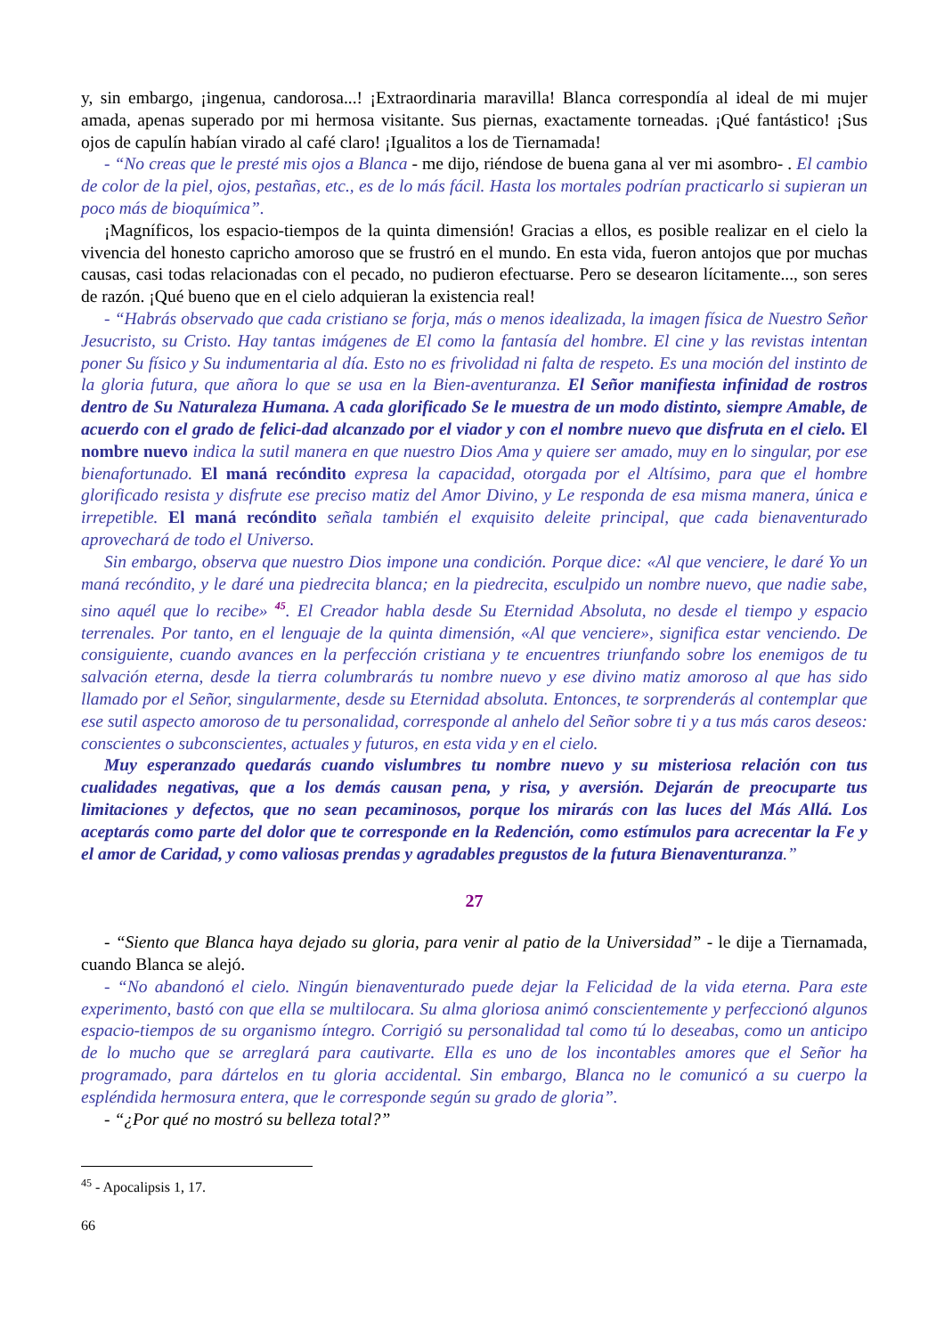y, sin embargo, ¡ingenua, candorosa...! ¡Extraordinaria maravilla! Blanca correspondía al ideal de mi mujer amada, apenas superado por mi hermosa visitante. Sus piernas, exactamente torneadas. ¡Qué fantástico! ¡Sus ojos de capulín habían virado al café claro! ¡Igualitos a los de Tiernamada!
- “No creas que le presté mis ojos a Blanca - me dijo, riéndose de buena gana al ver mi asombro- . El cambio de color de la piel, ojos, pestañas, etc., es de lo más fácil. Hasta los mortales podrían practicarlo si supieran un poco más de bioquímica”.
¡Magníficos, los espacio-tiempos de la quinta dimensión! Gracias a ellos, es posible realizar en el cielo la vivencia del honesto capricho amoroso que se frustró en el mundo. En esta vida, fueron antojos que por muchas causas, casi todas relacionadas con el pecado, no pudieron efectuarse. Pero se desearon lícitamente..., son seres de razón. ¡Qué bueno que en el cielo adquieran la existencia real!
- “Habrás observado que cada cristiano se forja, más o menos idealizada, la imagen física de Nuestro Señor Jesucristo, su Cristo. Hay tantas imágenes de El como la fantasía del hombre. El cine y las revistas intentan poner Su físico y Su indumentaria al día. Esto no es frivolidad ni falta de respeto. Es una moción del instinto de la gloria futura, que añora lo que se usa en la Bien-aventuranza. El Señor manifiesta infinidad de rostros dentro de Su Naturaleza Humana. A cada glorificado Se le muestra de un modo distinto, siempre Amable, de acuerdo con el grado de felici-dad alcanzado por el viador y con el nombre nuevo que disfruta en el cielo. El nombre nuevo indica la sutil manera en que nuestro Dios Ama y quiere ser amado, muy en lo singular, por ese bienafortunado. El maná recóndito expresa la capacidad, otorgada por el Altísimo, para que el hombre glorificado resista y disfrute ese preciso matiz del Amor Divino, y Le responda de esa misma manera, única e irrepetible. El maná recóndito señala también el exquisito deleite principal, que cada bienaventurado aprovechará de todo el Universo.
Sin embargo, observa que nuestro Dios impone una condición. Porque dice: «Al que venciere, le daré Yo un maná recóndito, y le daré una piedrecita blanca; en la piedrecita, esculpido un nombre nuevo, que nadie sabe, sino aquél que lo recibe» <sup>45</sup>. El Creador habla desde Su Eternidad Absoluta, no desde el tiempo y espacio terrenales. Por tanto, en el lenguaje de la quinta dimensión, «Al que venciere», significa estar venciendo. De consiguiente, cuando avances en la perfección cristiana y te encuentres triunfando sobre los enemigos de tu salvación eterna, desde la tierra columbrarás tu nombre nuevo y ese divino matiz amoroso al que has sido llamado por el Señor, singularmente, desde su Eternidad absoluta. Entonces, te sorprenderás al contemplar que ese sutil aspecto amoroso de tu personalidad, corresponde al anhelo del Señor sobre ti y a tus más caros deseos: conscientes o subconscientes, actuales y futuros, en esta vida y en el cielo.
Muy esperanzado quedarás cuando vislumbres tu nombre nuevo y su misteriosa relación con tus cualidades negativas, que a los demás causan pena, y risa, y aversión. Dejarán de preocuparte tus limitaciones y defectos, que no sean pecaminosos, porque los mirarás con las luces del Más Allá. Los aceptarás como parte del dolor que te corresponde en la Redención, como estímulos para acrecentar la Fe y el amor de Caridad, y como valiosas prendas y agradables pregustos de la futura Bienaventuranza.”
27
- “Siento que Blanca haya dejado su gloria, para venir al patio de la Universidad” - le dije a Tiernamada, cuando Blanca se alejó.
- “No abandonó el cielo. Ningún bienaventurado puede dejar la Felicidad de la vida eterna. Para este experimento, bastó con que ella se multilocara. Su alma gloriosa animó conscientemente y perfeccionó algunos espacio-tiempos de su organismo íntegro. Corrigió su personalidad tal como tú lo deseabas, como un anticipo de lo mucho que se arreglará para cautivarte. Ella es uno de los incontables amores que el Señor ha programado, para dártelos en tu gloria accidental. Sin embargo, Blanca no le comunicó a su cuerpo la espléndida hermosura entera, que le corresponde según su grado de gloria”.
- “¿Por qué no mostró su belleza total?”
<sup>45</sup> - Apocalipsis 1, 17.
66